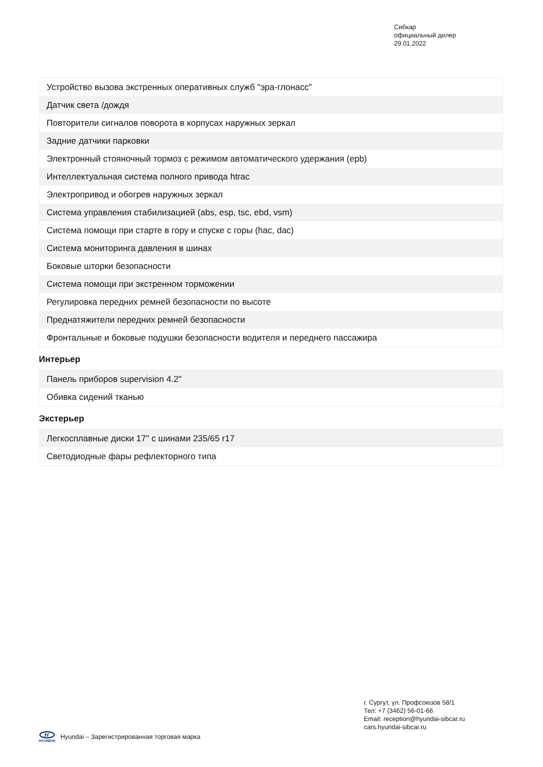Сибкар
официальный дилер
29.01.2022
| Устройство вызова экстренных оперативных служб "эра-глонасс" |
| Датчик света /дождя |
| Повторители сигналов поворота в корпусах наружных зеркал |
| Задние датчики парковки |
| Электронный стояночный тормоз с режимом автоматического удержания (epb) |
| Интеллектуальная система полного привода htrac |
| Электропривод и обогрев наружных зеркал |
| Система управления стабилизацией (abs, esp, tsc, ebd, vsm) |
| Система помощи при старте в гору и спуске с горы (hac, dac) |
| Система мониторинга давления в шинах |
| Боковые шторки безопасности |
| Система помощи при экстренном торможении |
| Регулировка передних ремней безопасности по высоте |
| Преднатяжители передних ремней безопасности |
| Фронтальные и боковые подушки безопасности водителя и переднего пассажира |
Интерьер
| Панель приборов supervision 4.2" |
| Обивка сидений тканью |
Экстерьер
| Легкосплавные диски 17" с шинами 235/65 r17 |
| Светодиодные фары рефлекторного типа |
г. Сургут, ул. Профсоюзов 58/1
Тел: +7 (3462) 56-01-66
Email: reception@hyundai-sibcar.ru
cars.hyundai-sibcar.ru
H
HYUNDAI
Hyundai – Зарегистрированная торговая марка